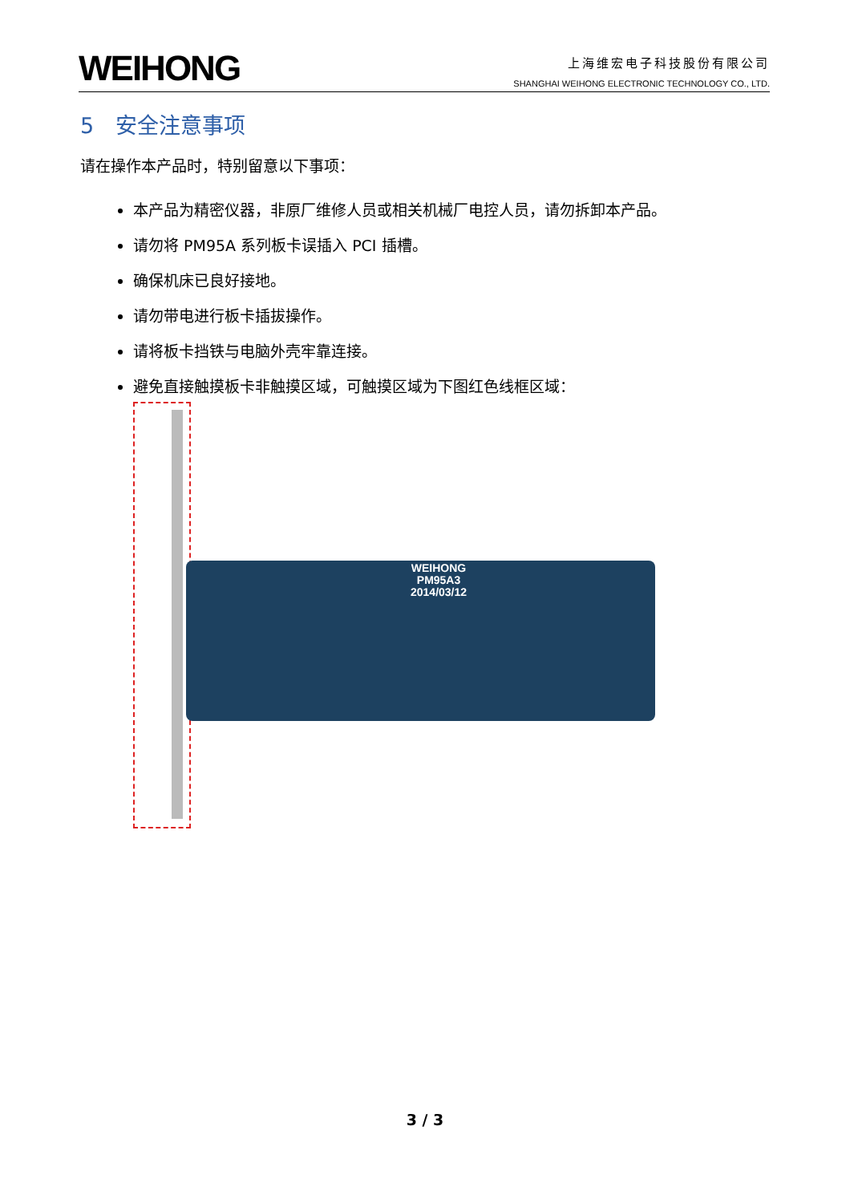WEIHONG
上海维宏电子科技股份有限公司
SHANGHAI WEIHONG ELECTRONIC TECHNOLOGY CO., LTD.
5　安全注意事项
请在操作本产品时，特别留意以下事项：
本产品为精密仪器，非原厂维修人员或相关机械厂电控人员，请勿拆卸本产品。
请勿将 PM95A 系列板卡误插入 PCI 插槽。
确保机床已良好接地。
请勿带电进行板卡插拔操作。
请将板卡挡铁与电脑外壳牢靠连接。
避免直接触摸板卡非触摸区域，可触摸区域为下图红色线框区域：
WEIHONG
PM95A3
2014/03/12
3 / 3